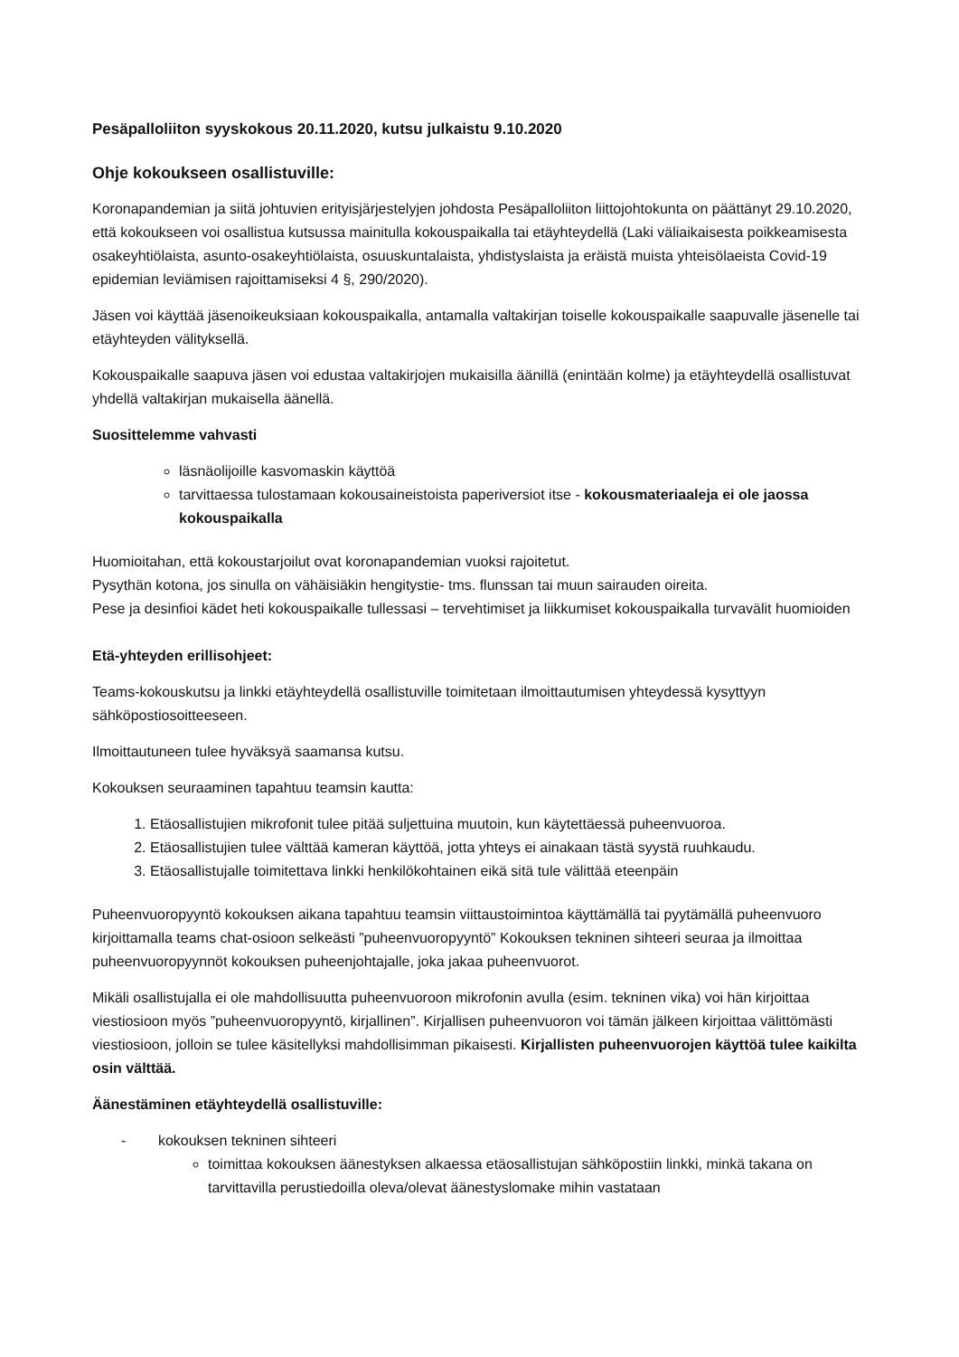Pesäpalloliiton syyskokous 20.11.2020, kutsu julkaistu 9.10.2020
Ohje kokoukseen osallistuville:
Koronapandemian ja siitä johtuvien erityisjärjestelyjen johdosta Pesäpalloliiton liittojohtokunta on päättänyt 29.10.2020, että kokoukseen voi osallistua kutsussa mainitulla kokouspaikalla tai etäyhteydellä (Laki väliaikaisesta poikkeamisesta osakeyhtiölaista, asunto-osakeyhtiölaista, osuuskuntalaista, yhdistyslaista ja eräistä muista yhteisölaeista Covid-19 epidemian leviämisen rajoittamiseksi 4 §, 290/2020).
Jäsen voi käyttää jäsenoikeuksiaan kokouspaikalla, antamalla valtakirjan toiselle kokouspaikalle saapuvalle jäsenelle tai etäyhteyden välityksellä.
Kokouspaikalle saapuva jäsen voi edustaa valtakirjojen mukaisilla äänillä (enintään kolme) ja etäyhteydellä osallistuvat yhdellä valtakirjan mukaisella äänellä.
Suosittelemme vahvasti
läsnäolijoille kasvomaskin käyttöä
tarvittaessa tulostamaan kokousaineistoista paperiversiot itse - kokousmateriaaleja ei ole jaossa kokouspaikalla
Huomioitahan, että kokoustarjoilut ovat koronapandemian vuoksi rajoitetut.
Pysythän kotona, jos sinulla on vähäisiäkin hengitystie- tms. flunssan tai muun sairauden oireita.
Pese ja desinfioi kädet heti kokouspaikalle tullessasi – tervehtimiset ja liikkumiset kokouspaikalla turvavälit huomioiden
Etä-yhteyden erillisohjeet:
Teams-kokouskutsu ja linkki etäyhteydellä osallistuville toimitetaan ilmoittautumisen yhteydessä kysyttyyn sähköpostiosoitteeseen.
Ilmoittautuneen tulee hyväksyä saamansa kutsu.
Kokouksen seuraaminen tapahtuu teamsin kautta:
1. Etäosallistujien mikrofonit tulee pitää suljettuina muutoin, kun käytettäessä puheenvuoroa.
2. Etäosallistujien tulee välttää kameran käyttöä, jotta yhteys ei ainakaan tästä syystä ruuhkaudu.
3. Etäosallistujalle toimitettava linkki henkilökohtainen eikä sitä tule välittää eteenpäin
Puheenvuoropyyntö kokouksen aikana tapahtuu teamsin viittaustoimintoa käyttämällä tai pyytämällä puheenvuoro kirjoittamalla teams chat-osioon selkeästi ”puheenvuoropyyntö” Kokouksen tekninen sihteeri seuraa ja ilmoittaa puheenvuoropyynnöt kokouksen puheenjohtajalle, joka jakaa puheenvuorot.
Mikäli osallistujalla ei ole mahdollisuutta puheenvuoroon mikrofonin avulla (esim. tekninen vika) voi hän kirjoittaa viestiosioon myös ”puheenvuoropyyntö, kirjallinen”. Kirjallisen puheenvuoron voi tämän jälkeen kirjoittaa välittömästi viestiosioon, jolloin se tulee käsitellyksi mahdollisimman pikaisesti. Kirjallisten puheenvuorojen käyttöä tulee kaikilta osin välttää.
Äänestäminen etäyhteydellä osallistuville:
- kokouksen tekninen sihteeri
toimittaa kokouksen äänestyksen alkaessa etäosallistujan sähköpostiin linkki, minkä takana on tarvittavilla perustiedoilla oleva/olevat äänestyslomake mihin vastataan